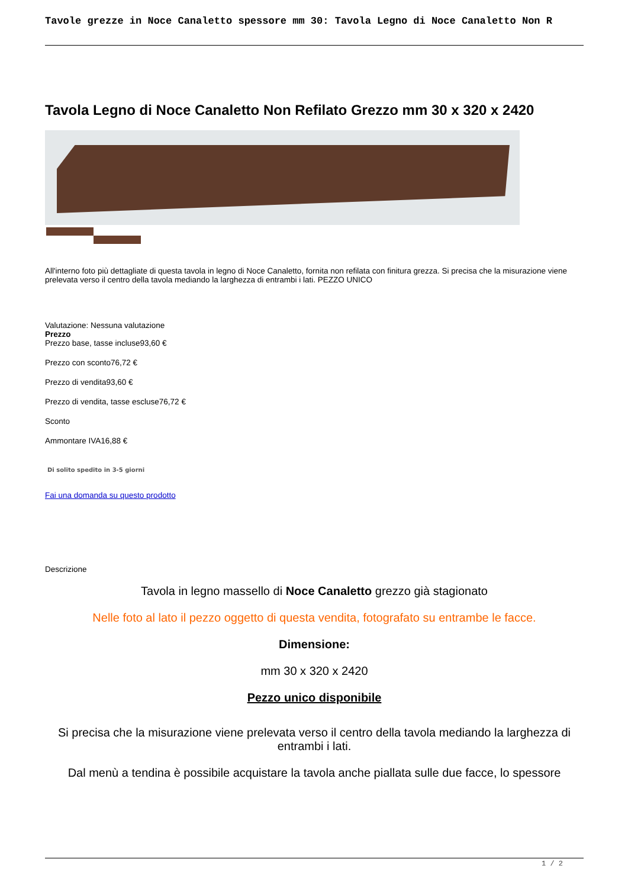Tavole grezze in Noce Canaletto spessore mm 30: Tavola Legno di Noce Canaletto Non R
Tavola Legno di Noce Canaletto Non Refilato Grezzo mm 30 x 320 x 2420
All'interno foto più dettagliate di questa tavola in legno di Noce Canaletto, fornita non refilata con finitura grezza. Si precisa che la misurazione viene prelevata verso il centro della tavola mediando la larghezza di entrambi i lati. PEZZO UNICO
Valutazione: Nessuna valutazione
Prezzo
Prezzo base, tasse incluse93,60 €
Prezzo con sconto76,72 €
Prezzo di vendita93,60 €
Prezzo di vendita, tasse escluse76,72 €
Sconto
Ammontare IVA16,88 €
Di solito spedito in 3-5 giorni
Fai una domanda su questo prodotto
Descrizione
Tavola in legno massello di Noce Canaletto grezzo già stagionato
Nelle foto al lato il pezzo oggetto di questa vendita, fotografato su entrambe le facce.
Dimensione:
mm 30 x 320 x 2420
Pezzo unico disponibile
Si precisa che la misurazione viene prelevata verso il centro della tavola mediando la larghezza di entrambi i lati.
Dal menù a tendina è possibile acquistare la tavola anche piallata sulle due facce, lo spessore
1 / 2